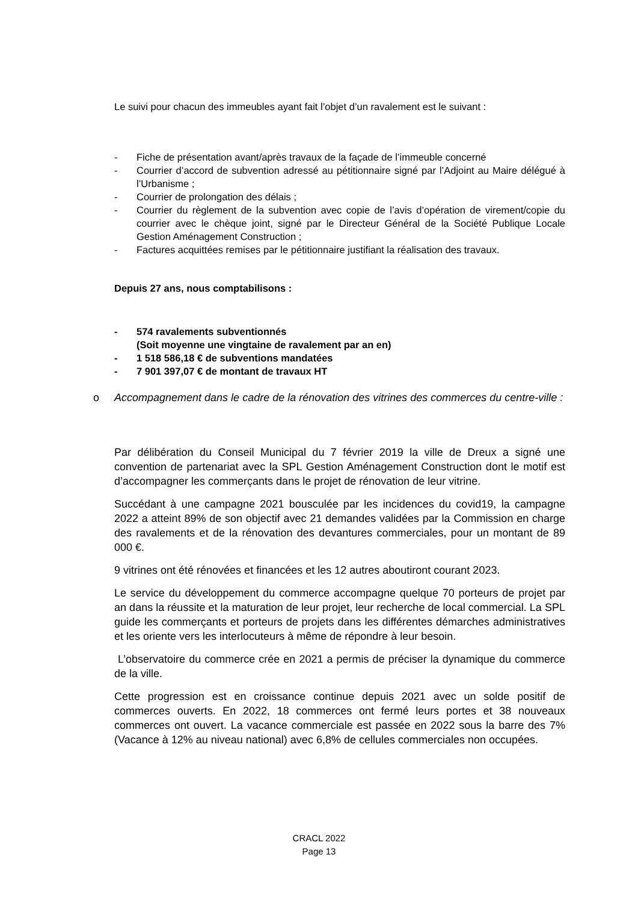Le suivi pour chacun des immeubles ayant fait l’objet d’un ravalement est le suivant :
- Fiche de présentation avant/après travaux de la façade de l’immeuble concerné
- Courrier d’accord de subvention adressé au pétitionnaire signé par l’Adjoint au Maire délégué à l’Urbanisme ;
- Courrier de prolongation des délais ;
- Courrier du règlement de la subvention avec copie de l’avis d’opération de virement/copie du courrier avec le chèque joint, signé par le Directeur Général de la Société Publique Locale Gestion Aménagement Construction ;
- Factures acquittées remises par le pétitionnaire justifiant la réalisation des travaux.
Depuis 27 ans, nous comptabilisons :
- 574 ravalements subventionnés
(Soit moyenne une vingtaine de ravalement par an en)
- 1 518 586,18 € de subventions mandatées
- 7 901 397,07 € de montant de travaux HT
o Accompagnement dans le cadre de la rénovation des vitrines des commerces du centre-ville :
Par délibération du Conseil Municipal du 7 février 2019 la ville de Dreux a signé une convention de partenariat avec la SPL Gestion Aménagement Construction dont le motif est d’accompagner les commerçants dans le projet de rénovation de leur vitrine.
Succédant à une campagne 2021 bousculée par les incidences du covid19, la campagne 2022 a atteint 89% de son objectif avec 21 demandes validées par la Commission en charge des ravalements et de la rénovation des devantures commerciales, pour un montant de 89 000 €.
9 vitrines ont été rénovées et financées et les 12 autres aboutiront courant 2023.
Le service du développement du commerce accompagne quelque 70 porteurs de projet par an dans la réussite et la maturation de leur projet, leur recherche de local commercial. La SPL guide les commerçants et porteurs de projets dans les différentes démarches administratives et les oriente vers les interlocuteurs à même de répondre à leur besoin.
L’observatoire du commerce crée en 2021 a permis de préciser la dynamique du commerce de la ville.
Cette progression est en croissance continue depuis 2021 avec un solde positif de commerces ouverts. En 2022, 18 commerces ont fermé leurs portes et 38 nouveaux commerces ont ouvert. La vacance commerciale est passée en 2022 sous la barre des 7% (Vacance à 12% au niveau national) avec 6,8% de cellules commerciales non occupées.
CRACL 2022
Page 13